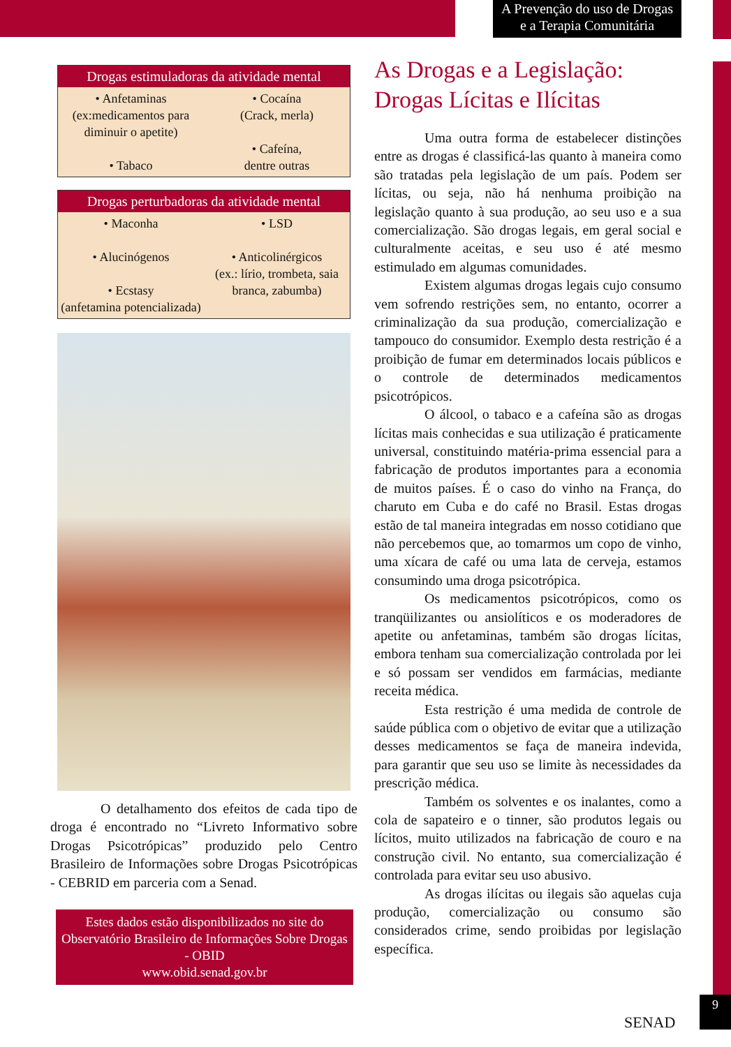A Prevenção do uso de Drogas
e a Terapia Comunitária
| Drogas estimuladoras da atividade mental | |
| --- | --- |
| • Anfetaminas (ex:medicamentos para diminuir o apetite) • Tabaco | • Cocaína (Crack, merla) • Cafeína, dentre outras |
| Drogas perturbadoras da atividade mental | |
| --- | --- |
| • Maconha • Alucinógenos • Ecstasy (anfetamina potencializada) | • LSD • Anticolinérgicos (ex.: lírio, trombeta, saia branca, zabumba) |
O detalhamento dos efeitos de cada tipo de droga é encontrado no “Livreto Informativo sobre Drogas Psicotrópicas” produzido pelo Centro Brasileiro de Informações sobre Drogas Psicotrópicas - CEBRID em parceria com a Senad.
Estes dados estão disponibilizados no site do Observatório Brasileiro de Informações Sobre Drogas - OBID
www.obid.senad.gov.br
As Drogas e a Legislação:
Drogas Lícitas e Ilícitas
Uma outra forma de estabelecer distinções entre as drogas é classificá-las quanto à maneira como são tratadas pela legislação de um país. Podem ser lícitas, ou seja, não há nenhuma proibição na legislação quanto à sua produção, ao seu uso e a sua comercialização. São drogas legais, em geral social e culturalmente aceitas, e seu uso é até mesmo estimulado em algumas comunidades.
Existem algumas drogas legais cujo consumo vem sofrendo restrições sem, no entanto, ocorrer a criminalização da sua produção, comercialização e tampouco do consumidor. Exemplo desta restrição é a proibição de fumar em determinados locais públicos e o controle de determinados medicamentos psicotrópicos.
O álcool, o tabaco e a cafeína são as drogas lícitas mais conhecidas e sua utilização é praticamente universal, constituindo matéria-prima essencial para a fabricação de produtos importantes para a economia de muitos países. É o caso do vinho na França, do charuto em Cuba e do café no Brasil. Estas drogas estão de tal maneira integradas em nosso cotidiano que não percebemos que, ao tomarmos um copo de vinho, uma xícara de café ou uma lata de cerveja, estamos consumindo uma droga psicotrópica.
Os medicamentos psicotrópicos, como os tranqüilizantes ou ansiolíticos e os moderadores de apetite ou anfetaminas, também são drogas lícitas, embora tenham sua comercialização controlada por lei e só possam ser vendidos em farmácias, mediante receita médica.
Esta restrição é uma medida de controle de saúde pública com o objetivo de evitar que a utilização desses medicamentos se faça de maneira indevida, para garantir que seu uso se limite às necessidades da prescrição médica.
Também os solventes e os inalantes, como a cola de sapateiro e o tinner, são produtos legais ou lícitos, muito utilizados na fabricação de couro e na construção civil. No entanto, sua comercialização é controlada para evitar seu uso abusivo.
As drogas ilícitas ou ilegais são aquelas cuja produção, comercialização ou consumo são considerados crime, sendo proibidas por legislação específica.
SENAD
9